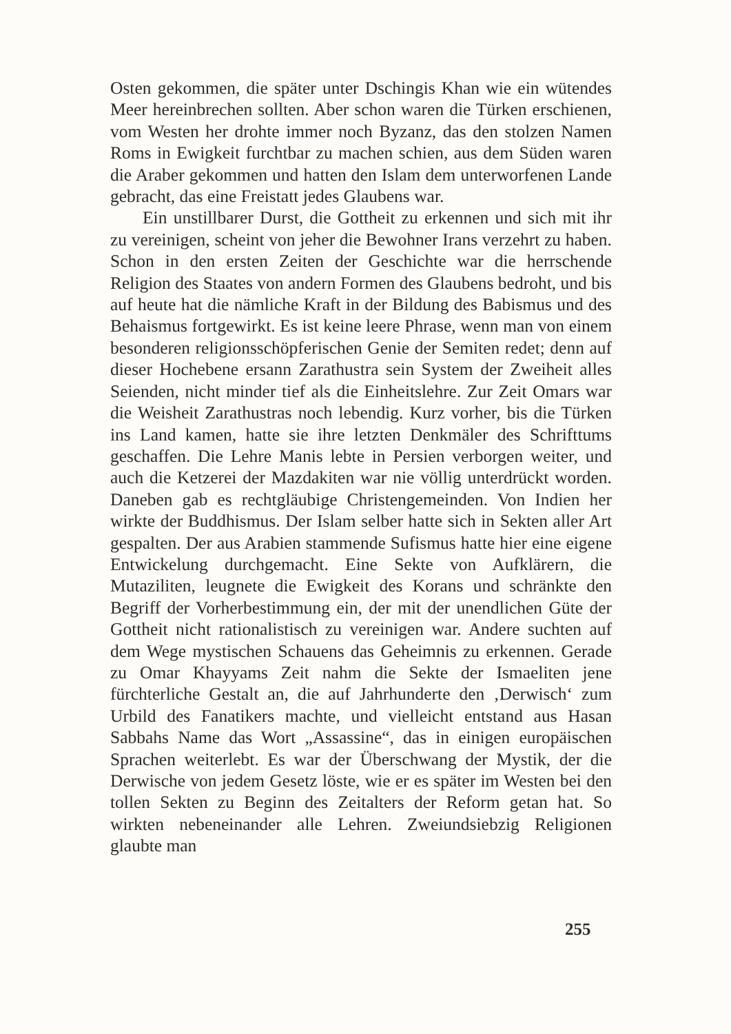Osten gekommen, die später unter Dschingis Khan wie ein wütendes Meer hereinbrechen sollten. Aber schon waren die Türken erschienen, vom Westen her drohte immer noch Byzanz, das den stolzen Namen Roms in Ewigkeit furchtbar zu machen schien, aus dem Süden waren die Araber gekommen und hatten den Islam dem unterworfenen Lande gebracht, das eine Freistatt jedes Glaubens war.
Ein unstillbarer Durst, die Gottheit zu erkennen und sich mit ihr zu vereinigen, scheint von jeher die Bewohner Irans verzehrt zu haben. Schon in den ersten Zeiten der Geschichte war die herrschende Religion des Staates von andern Formen des Glaubens bedroht, und bis auf heute hat die nämliche Kraft in der Bildung des Babismus und des Behaismus fortgewirkt. Es ist keine leere Phrase, wenn man von einem besonderen religionsschöpferischen Genie der Semiten redet; denn auf dieser Hochebene ersann Zarathustra sein System der Zweiheit alles Seienden, nicht minder tief als die Einheitslehre. Zur Zeit Omars war die Weisheit Zarathustras noch lebendig. Kurz vorher, bis die Türken ins Land kamen, hatte sie ihre letzten Denkmäler des Schrifttums geschaffen. Die Lehre Manis lebte in Persien verborgen weiter, und auch die Ketzerei der Mazdakiten war nie völlig unterdrückt worden. Daneben gab es rechtgläubige Christengemeinden. Von Indien her wirkte der Buddhismus. Der Islam selber hatte sich in Sekten aller Art gespalten. Der aus Arabien stammende Sufismus hatte hier eine eigene Entwickelung durchgemacht. Eine Sekte von Aufklärern, die Mutaziliten, leugnete die Ewigkeit des Korans und schränkte den Begriff der Vorherbestimmung ein, der mit der unendlichen Güte der Gottheit nicht rationalistisch zu vereinigen war. Andere suchten auf dem Wege mystischen Schauens das Geheimnis zu erkennen. Gerade zu Omar Khayyams Zeit nahm die Sekte der Ismaeliten jene fürchterliche Gestalt an, die auf Jahrhunderte den ‚Derwisch‘ zum Urbild des Fanatikers machte, und vielleicht entstand aus Hasan Sabbahs Name das Wort „Assassine“, das in einigen europäischen Sprachen weiterlebt. Es war der Überschwang der Mystik, der die Derwische von jedem Gesetz löste, wie er es später im Westen bei den tollen Sekten zu Beginn des Zeitalters der Reform getan hat. So wirkten nebeneinander alle Lehren. Zweiundsiebzig Religionen glaubte man
255